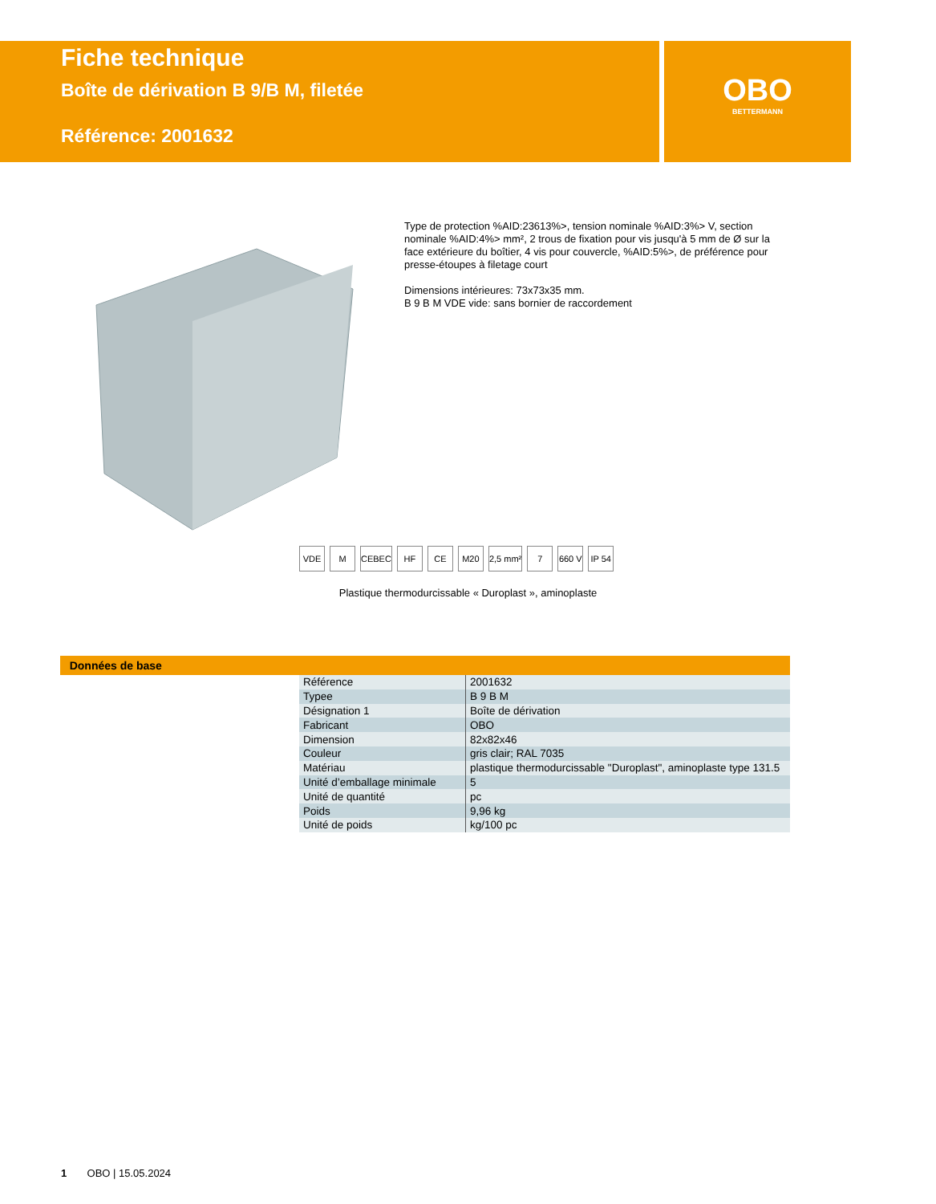Fiche technique
Boîte de dérivation B 9/B M, filetée
Référence: 2001632
OBO
BETTERMANN
Type de protection %AID:23613%>, tension nominale %AID:3%> V, section nominale %AID:4%> mm², 2 trous de fixation pour vis jusqu'à 5 mm de Ø sur la face extérieure du boîtier, 4 vis pour couvercle, %AID:5%>, de préférence pour presse-étoupes à filetage court
Dimensions intérieures: 73x73x35 mm.
B 9 B M VDE vide: sans bornier de raccordement
VDE M CEBEC HF CE M20 2,5 mm² 7 660 V IP 54
Plastique thermodurcissable « Duroplast », aminoplaste
Données de base
| Référence | 2001632 |
| Typee | B 9 B M |
| Désignation 1 | Boîte de dérivation |
| Fabricant | OBO |
| Dimension | 82x82x46 |
| Couleur | gris clair; RAL 7035 |
| Matériau | plastique thermodurcissable "Duroplast", aminoplaste type 131.5 |
| Unité d’emballage minimale | 5 |
| Unité de quantité | pc |
| Poids | 9,96 kg |
| Unité de poids | kg/100 pc |
1 OBO | 15.05.2024